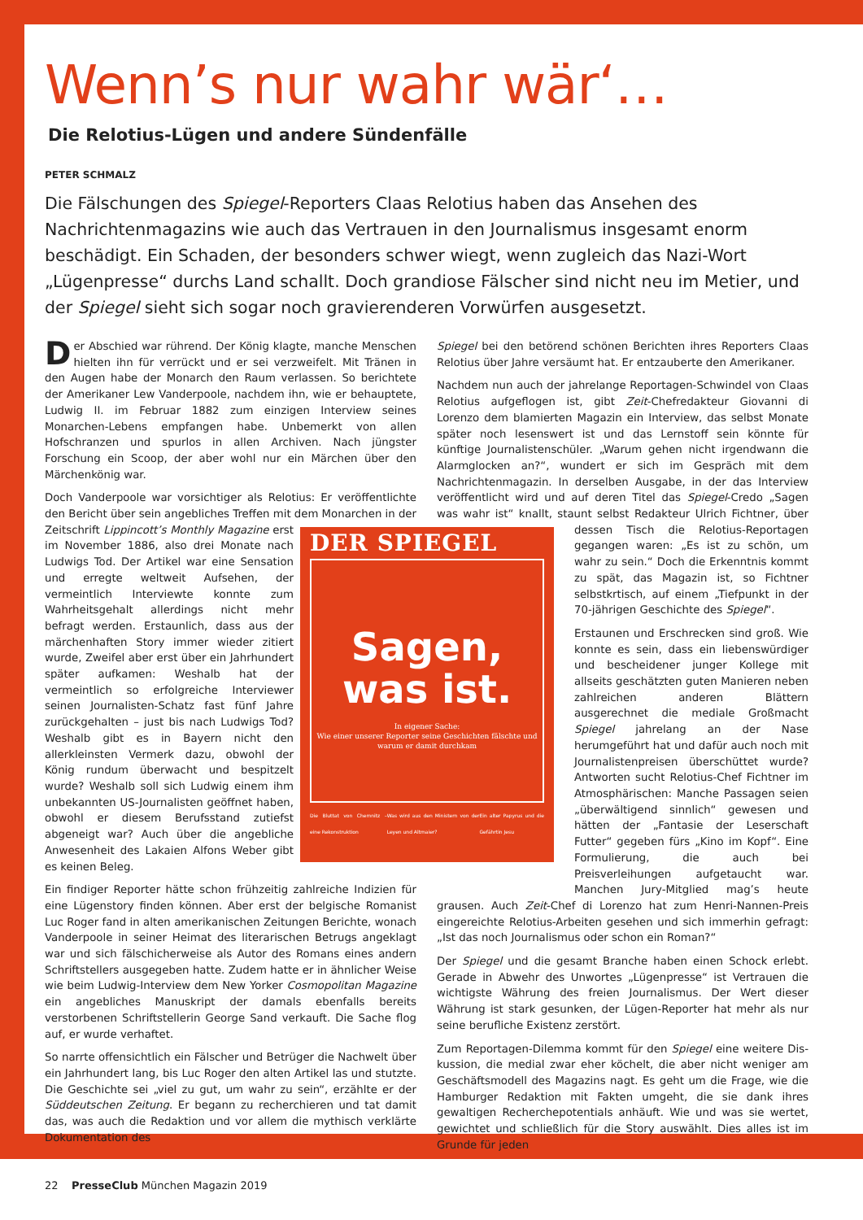Wenn’s nur wahr wär‘…
Die Relotius-Lügen und andere Sündenfälle
PETER SCHMALZ
Die Fälschungen des Spiegel-Reporters Claas Relotius haben das Ansehen des Nachrichten­magazins wie auch das Vertrauen in den Journalismus insgesamt enorm beschädigt. Ein Schaden, der besonders schwer wiegt, wenn zugleich das Nazi-Wort „Lügenpresse“ durchs Land schallt. Doch grandiose Fälscher sind nicht neu im Metier, und der Spiegel sieht sich sogar noch gravie­renderen Vorwürfen ausgesetzt.
Der Abschied war rührend. Der König klagte, manche Menschen hiel­ten ihn für verrückt und er sei verzweifelt. Mit Tränen in den Augen habe der Monarch den Raum verlassen. So berichtete der Amerikaner Lew Vanderpoole, nachdem ihn, wie er behauptete, Ludwig II. im Febru­ar 1882 zum einzigen Interview seines Monarchen-Lebens empfangen habe. Unbemerkt von allen Hofschranzen und spurlos in allen Archiven. Nach jüngster Forschung ein Scoop, der aber wohl nur ein Märchen über den Märchenkönig war.
Doch Vanderpoole war vorsichtiger als Relotius: Er veröffentlichte den Bericht über sein angebliches Treffen mit dem Monarchen in der Zeit­ DER SPIEGEL
Sagen,
was ist.
In eigener Sache:
Wie einer unserer Reporter seine Geschichten fälschte und warum er damit durchkam
Die Bluttat von Chemnitz – eine Rekonstruktion Was wird aus den Ministern von der Leyen und Altmaier? Ein alter Papyrus und die Gefährtin Jesu schrift Lippincott’s Monthly Magazine erst im November 1886, also drei Monate nach Lud­wigs Tod. Der Artikel war eine Sensation und erregte weltweit Aufsehen, der vermeintlich Interviewte konnte zum Wahrheitsgehalt allerdings nicht mehr befragt werden. Er­staunlich, dass aus der märchenhaften Sto­ry immer wieder zitiert wurde, Zweifel aber erst über ein Jahrhundert später aufkamen: Weshalb hat der vermeintlich so erfolgreiche Interviewer seinen Journalisten-Schatz fast fünf Jahre zurückgehalten – just bis nach Ludwigs Tod? Weshalb gibt es in Bayern nicht den allerkleinsten Vermerk dazu, obwohl der König rundum überwacht und bespitzelt wurde? Weshalb soll sich Ludwig einem ihm unbekannten US-Journalisten geöffnet ha­ben, obwohl er diesem Berufsstand zutiefst abgeneigt war? Auch über die angebliche Anwesenheit des Lakaien Alfons Weber gibt es keinen Beleg.
Ein findiger Reporter hätte schon frühzeitig zahlreiche Indizien für eine Lügenstory finden können. Aber erst der belgische Romanist Luc Roger fand in alten amerikanischen Zeitungen Berichte, wonach Vanderpoole in seiner Heimat des literarischen Be­trugs angeklagt war und sich fälschicherweise als Autor des Romans eines andern Schriftstellers ausgegeben hatte. Zudem hatte er in ähnli­cher Weise wie beim Ludwig-Interview dem New Yorker Cosmopolitan Magazine ein angebliches Manuskript der damals ebenfalls bereits verstorbenen Schriftstellerin George Sand verkauft. Die Sache flog auf, er wurde verhaftet.
So narrte offensichtlich ein Fälscher und Betrüger die Nachwelt über ein Jahrhundert lang, bis Luc Roger den alten Artikel las und stutzte. Die Geschichte sei „viel zu gut, um wahr zu sein“, erzählte er der Süddeut­schen Zeitung. Er begann zu recherchieren und tat damit das, was auch die Redaktion und vor allem die mythisch verklärte Dokumentation des
Spiegel bei den betörend schönen Berichten ihres Reporters Claas Relo­tius über Jahre versäumt hat. Er entzauberte den Amerikaner.
Nachdem nun auch der jahrelange Reportagen-Schwindel von Claas Relotius aufgeflogen ist, gibt Zeit-Chefredakteur Giovanni di Lorenzo dem blamierten Magazin ein Interview, das selbst Monate später noch lesenswert ist und das Lernstoff sein könnte für künftige Journalisten­schüler. „Warum gehen nicht irgendwann die Alarmglocken an?“, wun­dert er sich im Gespräch mit dem Nachrichtenmagazin. In derselben Ausgabe, in der das Interview veröffentlicht wird und auf deren Titel das Spiegel-Credo „Sagen was wahr ist“ knallt, staunt selbst Redakteur Ulrich Fichtner, über dessen Tisch die Relo­tius-Reportagen gegangen waren: „Es ist zu schön, um wahr zu sein.“ Doch die Erkenntnis kommt zu spät, das Magazin ist, so Ficht­ner selbstkrtisch, auf einem „Tiefpunkt in der 70-jährigen Geschichte des Spiegel“.
Erstaunen und Erschrecken sind groß. Wie konnte es sein, dass ein liebenswürdiger und bescheidener junger Kollege mit allseits ge­schätzten guten Manieren neben zahlreichen anderen Blättern ausgerechnet die mediale Großmacht Spiegel jahrelang an der Nase herumgeführt hat und dafür auch noch mit Journalistenpreisen überschüttet wurde? Antworten sucht Relotius-Chef Fichtner im Atmosphärischen: Manche Passagen seien „überwältigend sinnlich“ gewesen und hät­ten der „Fantasie der Leserschaft Futter“ ge­geben fürs „Kino im Kopf“. Eine Formulierung, die auch bei Preisverleihungen aufgetaucht war. Manchen Jury-Mitglied mag’s heute grausen. Auch Zeit-Chef di Lorenzo hat zum Henri-Nannen-Preis eingereichte Relotius-Arbeiten gesehen und sich immerhin gefragt: „Ist das noch Journalismus oder schon ein Roman?“
Der Spiegel und die gesamt Branche haben einen Schock erlebt. Gerade in Abwehr des Unwortes „Lügenpresse“ ist Vertrauen die wichtigste Währung des freien Journalismus. Der Wert dieser Währung ist stark gesunken, der Lügen-Reporter hat mehr als nur seine berufliche Exis­tenz zerstört.
Zum Reportagen-Dilemma kommt für den Spiegel eine weitere Dis­kussion, die medial zwar eher köchelt, die aber nicht weniger am Ge­schäftsmodell des Magazins nagt. Es geht um die Frage, wie die Ham­burger Redaktion mit Fakten umgeht, die sie dank ihres gewaltigen Recherchepotentials anhäuft. Wie und was sie wertet, gewichtet und schließlich für die Story auswählt. Dies alles ist im Grunde für jeden
22 PresseClub München Magazin 2019